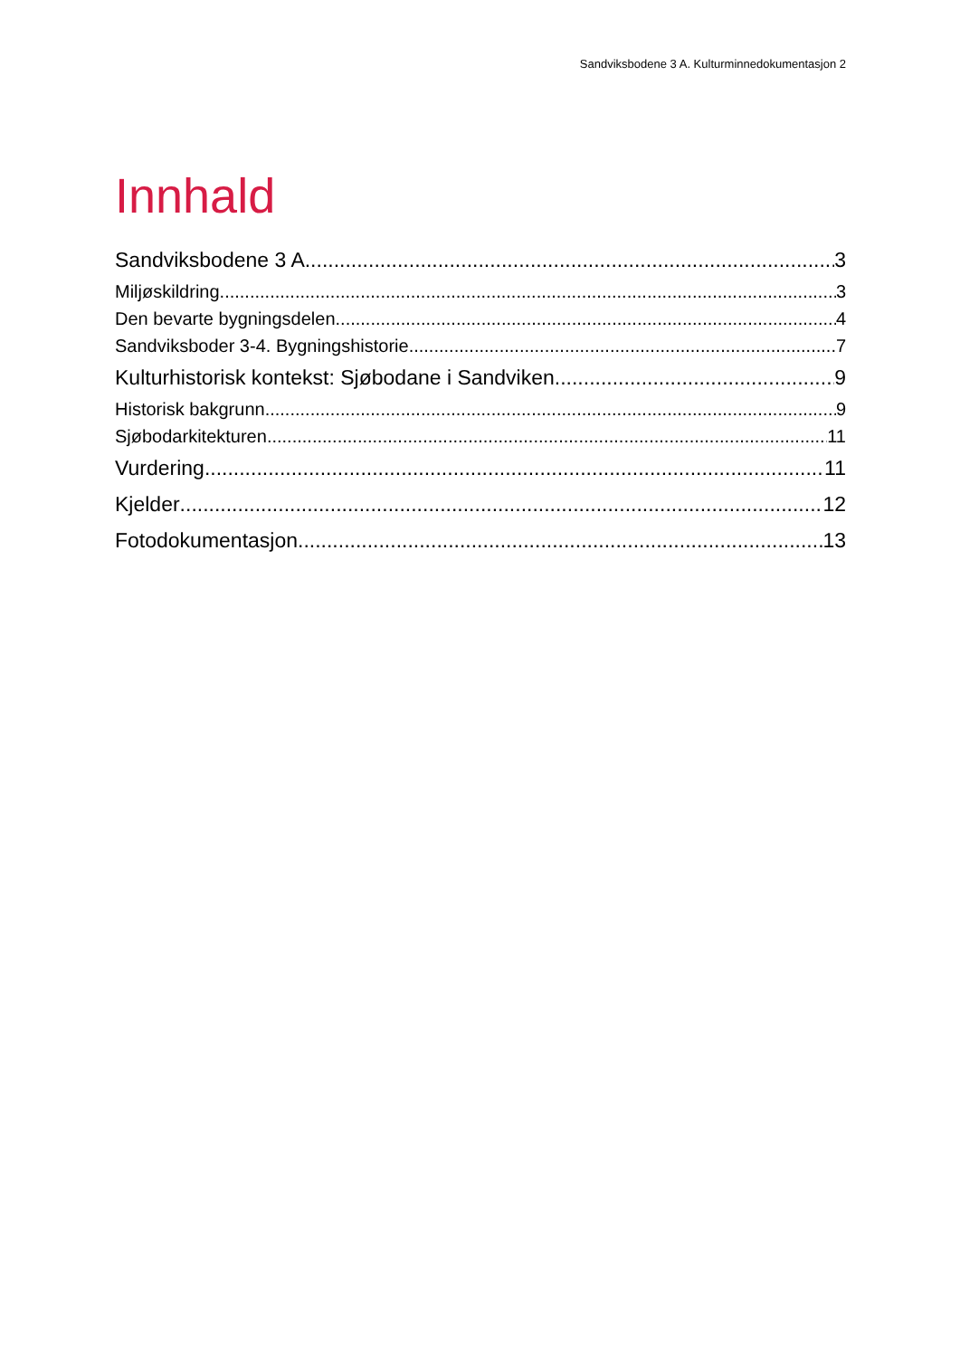Sandviksbodene 3 A. Kulturminnedokumentasjon 2
Innhald
Sandviksbodene 3 A 3
Miljøskildring 3
Den bevarte bygningsdelen 4
Sandviksboder 3-4. Bygningshistorie 7
Kulturhistorisk kontekst: Sjøbodane i Sandviken 9
Historisk bakgrunn 9
Sjøbodarkitekturen 11
Vurdering 11
Kjelder 12
Fotodokumentasjon 13